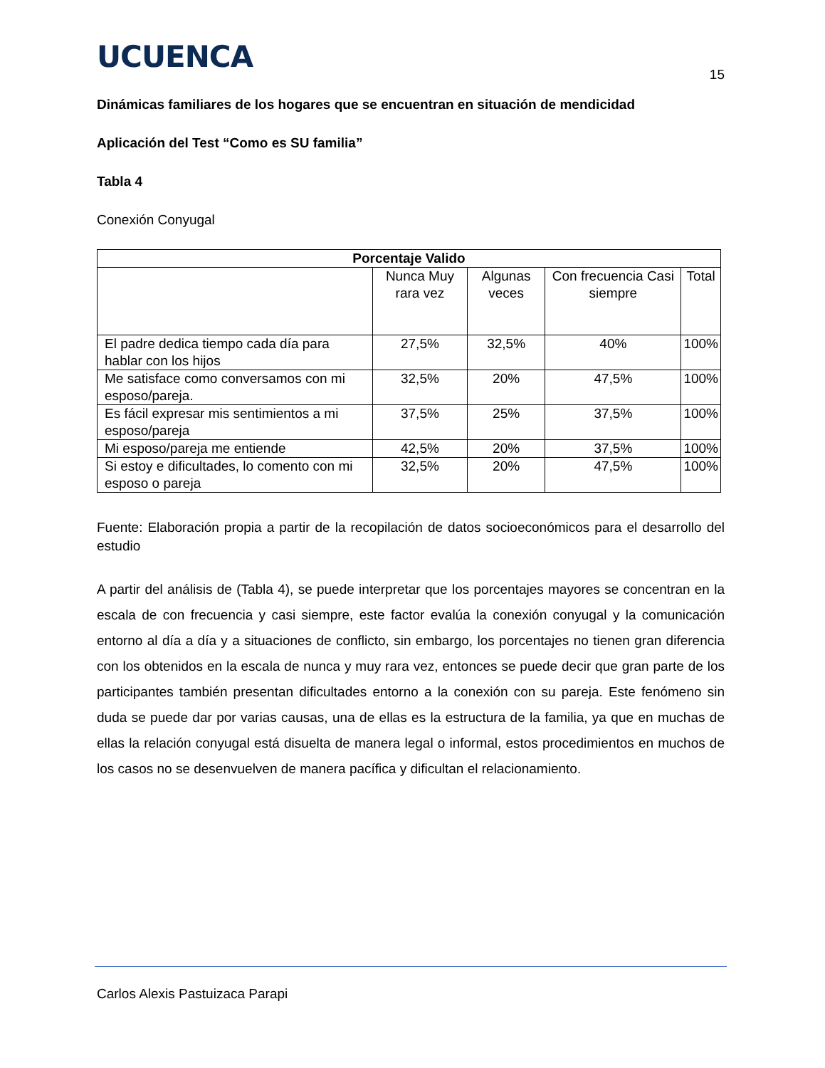UCUENCA
15
Dinámicas familiares de los hogares que se encuentran en situación de mendicidad
Aplicación del Test “Como es SU familia”
Tabla 4
Conexión Conyugal
| Porcentaje Valido | | | | |
| --- | --- | --- | --- | --- |
| | Nunca Muy rara vez | Algunas veces | Con frecuencia Casi siempre | Total |
| El padre dedica tiempo cada día para hablar con los hijos | 27,5% | 32,5% | 40% | 100% |
| Me satisface como conversamos con mi esposo/pareja. | 32,5% | 20% | 47,5% | 100% |
| Es fácil expresar mis sentimientos a mi esposo/pareja | 37,5% | 25% | 37,5% | 100% |
| Mi esposo/pareja me entiende | 42,5% | 20% | 37,5% | 100% |
| Si estoy e dificultades, lo comento con mi esposo o pareja | 32,5% | 20% | 47,5% | 100% |
Fuente: Elaboración propia a partir de la recopilación de datos socioeconómicos para el desarrollo del estudio
A partir del análisis de (Tabla 4), se puede interpretar que los porcentajes mayores se concentran en la escala de con frecuencia y casi siempre, este factor evalúa la conexión conyugal y la comunicación entorno al día a día y a situaciones de conflicto, sin embargo, los porcentajes no tienen gran diferencia con los obtenidos en la escala de nunca y muy rara vez, entonces se puede decir que gran parte de los participantes también presentan dificultades entorno a la conexión con su pareja. Este fenómeno sin duda se puede dar por varias causas, una de ellas es la estructura de la familia, ya que en muchas de ellas la relación conyugal está disuelta de manera legal o informal, estos procedimientos en muchos de los casos no se desenvuelven de manera pacífica y dificultan el relacionamiento.
Carlos Alexis Pastuizaca Parapi